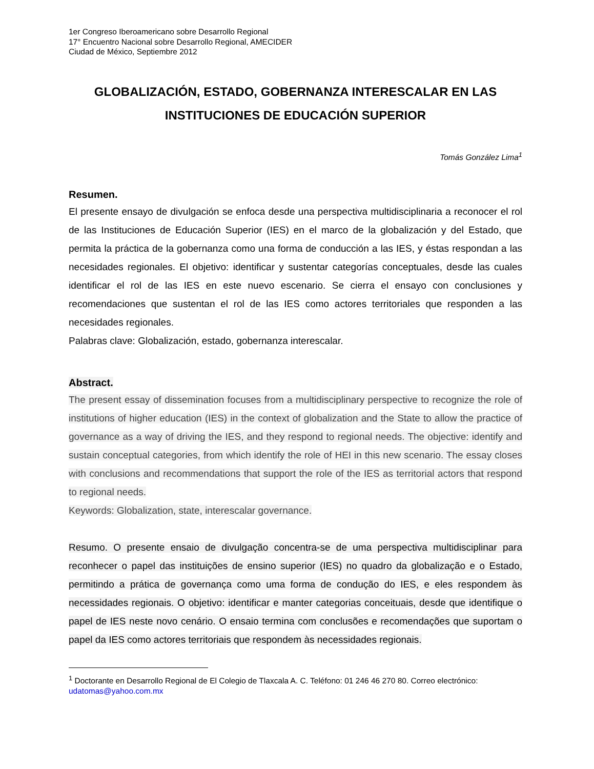1er Congreso Iberoamericano sobre Desarrollo Regional
17° Encuentro Nacional sobre Desarrollo Regional, AMECIDER
Ciudad de México, Septiembre 2012
GLOBALIZACIÓN, ESTADO, GOBERNANZA INTERESCALAR EN LAS INSTITUCIONES DE EDUCACIÓN SUPERIOR
Tomás González Lima<sup>1</sup>
Resumen.
El presente ensayo de divulgación se enfoca desde una perspectiva multidisciplinaria a reconocer el rol de las Instituciones de Educación Superior (IES) en el marco de la globalización y del Estado, que permita la práctica de la gobernanza como una forma de conducción a las IES, y éstas respondan a las necesidades regionales. El objetivo: identificar y sustentar categorías conceptuales, desde las cuales identificar el rol de las IES en este nuevo escenario. Se cierra el ensayo con conclusiones y recomendaciones que sustentan el rol de las IES como actores territoriales que responden a las necesidades regionales.
Palabras clave: Globalización, estado, gobernanza interescalar.
Abstract.
The present essay of dissemination focuses from a multidisciplinary perspective to recognize the role of institutions of higher education (IES) in the context of globalization and the State to allow the practice of governance as a way of driving the IES, and they respond to regional needs. The objective: identify and sustain conceptual categories, from which identify the role of HEI in this new scenario. The essay closes with conclusions and recommendations that support the role of the IES as territorial actors that respond to regional needs.
Keywords: Globalization, state, interescalar governance.
Resumo. O presente ensaio de divulgação concentra-se de uma perspectiva multidisciplinar para reconhecer o papel das instituições de ensino superior (IES) no quadro da globalização e o Estado, permitindo a prática de governança como uma forma de condução do IES, e eles respondem às necessidades regionais. O objetivo: identificar e manter categorias conceituais, desde que identifique o papel de IES neste novo cenário. O ensaio termina com conclusões e recomendações que suportam o papel da IES como actores territoriais que respondem às necessidades regionais.
<sup>1</sup> Doctorante en Desarrollo Regional de El Colegio de Tlaxcala A. C. Teléfono: 01 246 46 270 80. Correo electrónico: udatomas@yahoo.com.mx